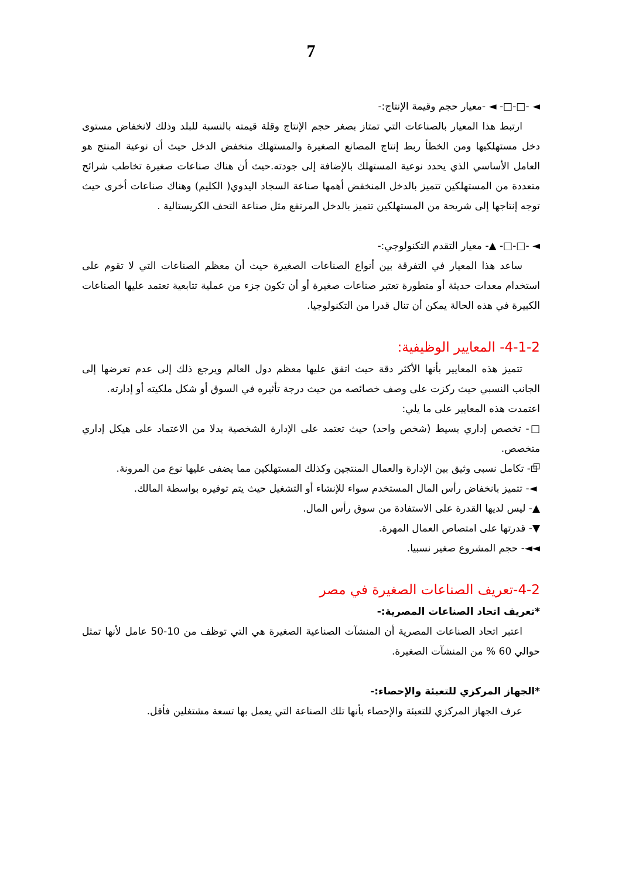7
◄ -□-□- ◄ -معيار حجم وقيمة الإنتاج:-
ارتبط هذا المعيار بالصناعات التي تمتاز بصغر حجم الإنتاج وقلة قيمته بالنسبة للبلد وذلك لانخفاض مستوى دخل مستهلكيها ومن الخطأ ربط إنتاج المصانع الصغيرة والمستهلك منخفض الدخل حيث أن نوعية المنتج هو العامل الأساسي الذي يحدد نوعية المستهلك بالإضافة إلى جودته.حيث أن هناك صناعات صغيرة تخاطب شرائح متعددة من المستهلكين تتميز بالدخل المنخفض أهمها صناعة السجاد اليدوي( الكليم) وهناك صناعات أخرى حيث توجه إنتاجها إلى شريحة من المستهلكين تتميز بالدخل المرتفع مثل صناعة التحف الكريستالية .
◄ -□-□- ▲- معيار التقدم التكنولوجي:-
ساعد هذا المعيار في التفرقة بين أنواع الصناعات الصغيرة حيث أن معظم الصناعات التي لا تقوم على استخدام معدات حديثة أو متطورة تعتبر صناعات صغيرة أو أن تكون جزء من عملية تتابعية تعتمد عليها الصناعات الكبيرة في هذه الحالة يمكن أن تنال قدرا من التكنولوجيا.
4-1-2- المعايير الوظيفية:
تتميز هذه المعايير بأنها الأكثر دقة حيث اتفق عليها معظم دول العالم ويرجع ذلك إلى عدم تعرضها إلى الجانب النسبي حيث ركزت على وصف خصائصه من حيث درجة تأثيره في السوق أو شكل ملكيته أو إدارته.
اعتمدت هذه المعايير على ما يلي:
□- تخصص إداري بسيط (شخص واحد) حيث تعتمد على الإدارة الشخصية بدلا من الاعتماد على هيكل إداري متخصص.
⧉- تكامل نسبى وثيق بين الإدارة والعمال المنتجين وكذلك المستهلكين مما يضفى عليها نوع من المرونة.
◄- تتميز بانخفاض رأس المال المستخدم سواء للإنشاء أو التشغيل حيث يتم توفيره بواسطة المالك.
▲- ليس لديها القدرة على الاستفادة من سوق رأس المال.
▼- قدرتها على امتصاص العمال المهرة.
◄◄- حجم المشروع صغير نسبيا.
4-2-تعريف الصناعات الصغيرة في مصر
*تعريف اتحاد الصناعات المصرية:-
اعتبر اتحاد الصناعات المصرية أن المنشآت الصناعية الصغيرة هي التي توظف من 10-50 عامل لأنها تمثل حوالي 60 % من المنشآت الصغيرة.
*الجهاز المركزي للتعبئة والإحصاء:-
عرف الجهاز المركزي للتعبئة والإحصاء بأنها تلك الصناعة التي يعمل بها تسعة مشتغلين فأقل.